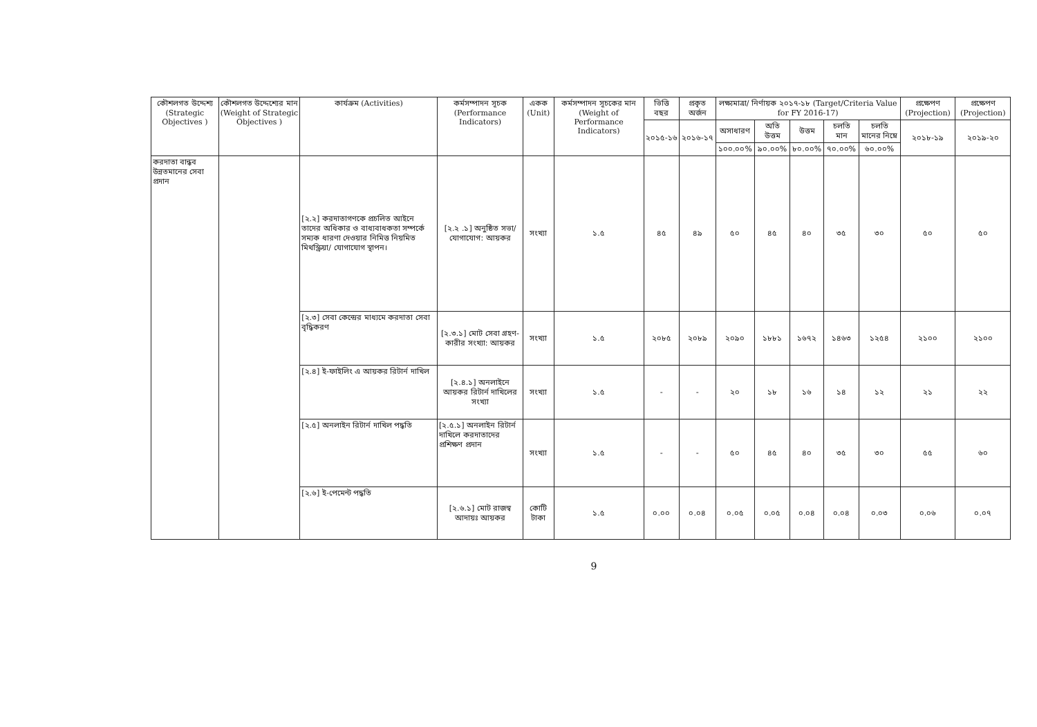| কৌশলগত উদ্দেশ্য (Strategic Objectives ) | কৌশলগত উদ্দেশ্যের মান (Weight of Strategic Objectives ) | কার্যক্রম (Activities) | কর্মসম্পাদন সূচক (Performance Indicators) | একক (Unit) | কর্মসম্পাদন সূচকের মান (Weight of Performance Indicators) | ভিত্তি বছর | প্রকৃত অর্জন | লক্ষ্যমাত্রা/ নির্ণায়ক ২০১৭-১৮ (Target/Criteria Value for FY 2016-17) | | | | | প্রক্ষেপণ (Projection) | প্রক্ষেপণ (Projection) |
| --- | --- | --- | --- | --- | --- | --- | --- | --- | --- | --- | --- | --- | --- | --- |
| | | | | | | ২০১৫-১৬ | ২০১৬-১৭ | অসাধারণ | অতি উত্তম | উত্তম | চলতি মান | চলতি মানের নিম্নে | ২০১৮-১৯ | ২০১৯-২০ |
| | | | | | | | | ১০০.০০% | ৯০.০০% | ৮০.০০% | ৭০.০০% | ৬০.০০% | | |
| করদাতা বান্ধব উন্নতমানের সেবা প্রদান | | [২.২] করদাতাগণকে প্রচলিত আইনে তাদের অধিকার ও বাধ্যবাধকতা সম্পর্কে সম্যক ধারণা দেওয়ার নিমিত্ত নিয়মিত মিথস্ক্রিয়া/ যোগাযোগ স্থাপন। | [২.২ .১] অনুষ্ঠিত সভা/যোগাযোগ: আয়কর | সংখ্যা | ১.৫ | ৪৫ | ৪৯ | ৫০ | ৪৫ | ৪০ | ৩৫ | ৩০ | ৫০ | ৫০ |
| | | [২.৩] সেবা কেন্দ্রের মাধ্যমে করদাতা সেবা বৃদ্ধিকরণ | [২.৩.১] মোট সেবা গ্রহণ-কারীর সংখ্যা: আয়কর | সংখ্যা | ১.৫ | ২০৮৫ | ২০৮৯ | ২০৯০ | ১৮৮১ | ১৬৭২ | ১৪৬৩ | ১২৫৪ | ২১০০ | ২১০০ |
| | | [২.৪] ই-ফাইলিং এ আয়কর রিটার্ন দাখিল | [২.৪.১] অনলাইনে আয়কর রিটার্ন দাখিলের সংখ্যা | সংখ্যা | ১.৫ | - | - | ২০ | ১৮ | ১৬ | ১৪ | ১২ | ২১ | ২২ |
| | | [২.৫] অনলাইন রিটার্ন দাখিল পদ্ধতি | [২.৫.১] অনলাইন রিটার্ন দাখিলে করদাতাদের প্রশিক্ষণ প্রদান | সংখ্যা | ১.৫ | - | - | ৫০ | ৪৫ | ৪০ | ৩৫ | ৩০ | ৫৫ | ৬০ |
| | | [২.৬] ই-পেমেন্ট পদ্ধতি | [২.৬.১] মোট রাজস্ব আদায়ঃ আয়কর | কোটি টাকা | ১.৫ | ০.০০ | ০.০৪ | ০.০৫ | ০.০৫ | ০.০৪ | ০.০৪ | ০.০৩ | ০.০৬ | ০.০৭ |
9